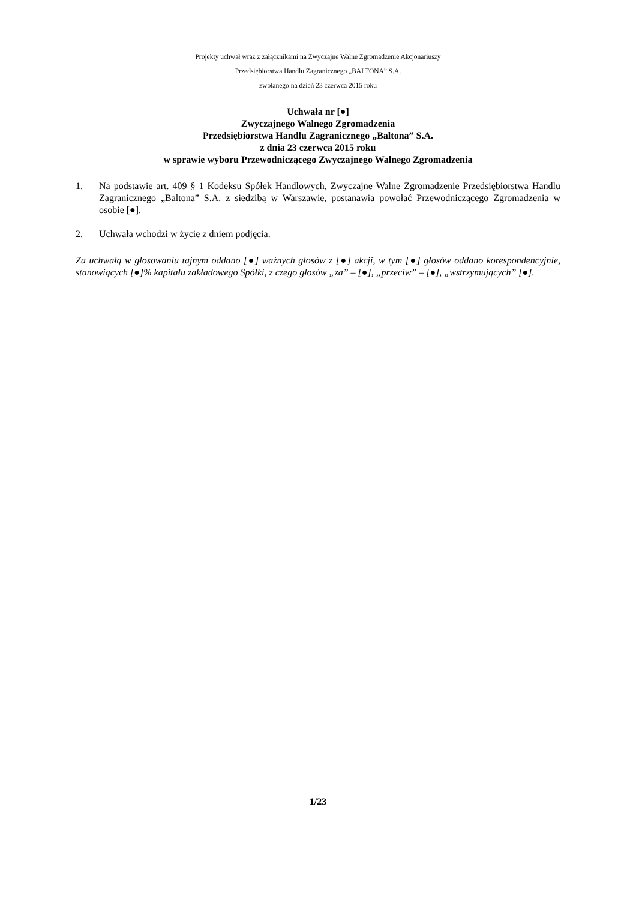Projekty uchwał wraz z załącznikami na Zwyczajne Walne Zgromadzenie Akcjonariuszy
Przedsiębiorstwa Handlu Zagranicznego „BALTONA” S.A.
zwołanego na dzień 23 czerwca 2015 roku
Uchwała nr [●]
Zwyczajnego Walnego Zgromadzenia
Przedsiębiorstwa Handlu Zagranicznego „Baltona” S.A.
z dnia 23 czerwca 2015 roku
w sprawie wyboru Przewodniczącego Zwyczajnego Walnego Zgromadzenia
1. Na podstawie art. 409 § 1 Kodeksu Spółek Handlowych, Zwyczajne Walne Zgromadzenie Przedsiębiorstwa Handlu Zagranicznego „Baltona” S.A. z siedzibą w Warszawie, postanawia powołać Przewodniczącego Zgromadzenia w osobie [●].
2. Uchwała wchodzi w życie z dniem podjęcia.
Za uchwałą w głosowaniu tajnym oddano [●] ważnych głosów z [●] akcji, w tym [●] głosów oddano korespondencyjnie, stanowiących [●]% kapitału zakładowego Spółki, z czego głosów „za” – [●], „przeciw” – [●], „wstrzymujących” [●].
1/23